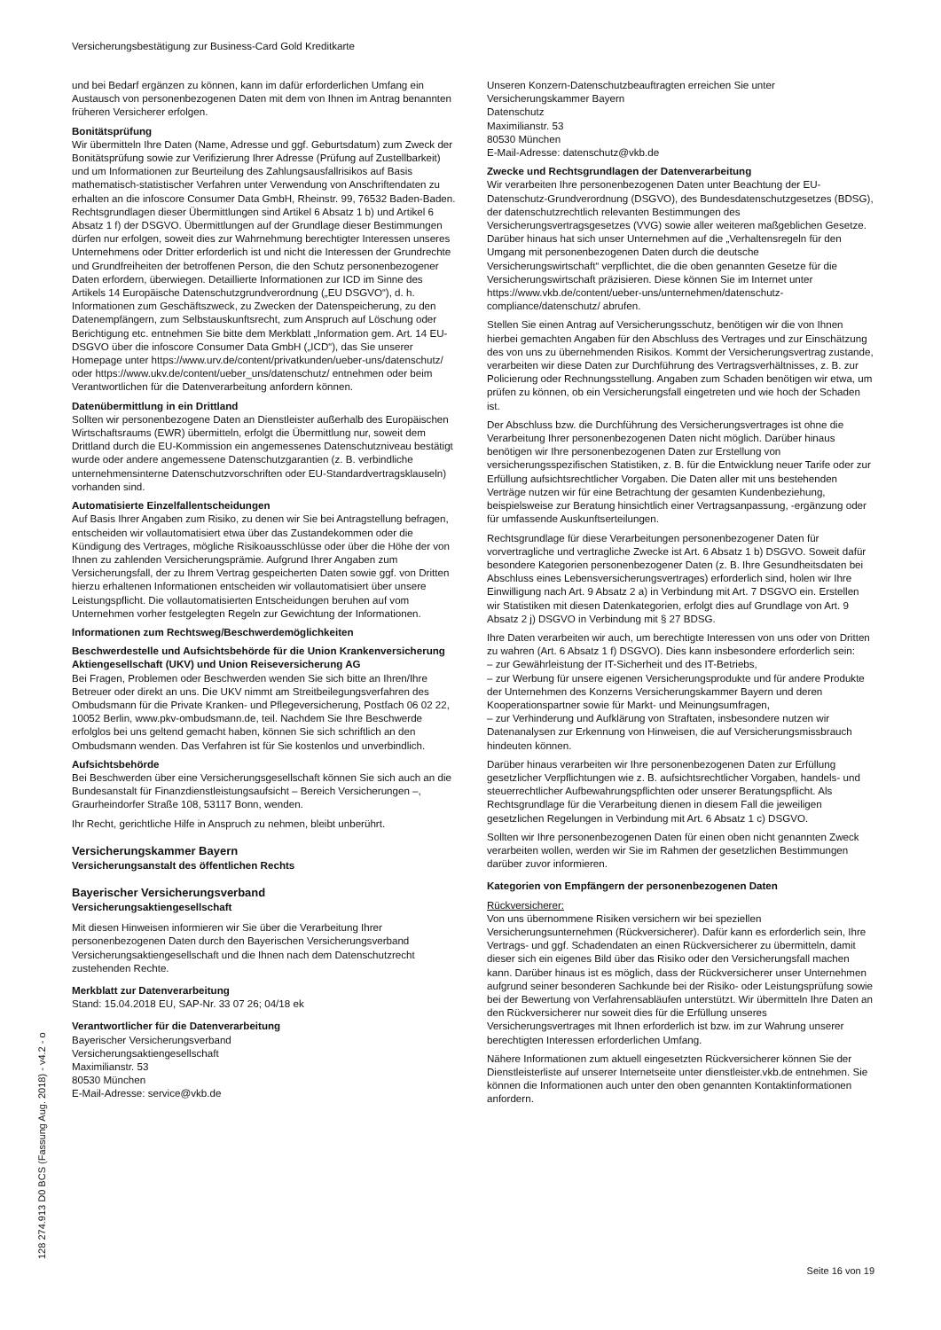Versicherungsbestätigung zur Business-Card Gold Kreditkarte
und bei Bedarf ergänzen zu können, kann im dafür erforderlichen Umfang ein Austausch von personenbezogenen Daten mit dem von Ihnen im Antrag benannten früheren Versicherer erfolgen.
Bonitätsprüfung
Wir übermitteln Ihre Daten (Name, Adresse und ggf. Geburtsdatum) zum Zweck der Bonitätsprüfung sowie zur Verifizierung Ihrer Adresse (Prüfung auf Zustellbarkeit) und um Informationen zur Beurteilung des Zahlungsausfallrisikos auf Basis mathematisch-statistischer Verfahren unter Verwendung von Anschriftendaten zu erhalten an die infoscore Consumer Data GmbH, Rheinstr. 99, 76532 Baden-Baden. Rechtsgrundlagen dieser Übermittlungen sind Artikel 6 Absatz 1 b) und Artikel 6 Absatz 1 f) der DSGVO. Übermittlungen auf der Grundlage dieser Bestimmungen dürfen nur erfolgen, soweit dies zur Wahrnehmung berechtigter Interessen unseres Unternehmens oder Dritter erforderlich ist und nicht die Interessen der Grundrechte und Grundfreiheiten der betroffenen Person, die den Schutz personenbezogener Daten erfordern, überwiegen. Detaillierte Informationen zur ICD im Sinne des Artikels 14 Europäische Datenschutzgrundverordnung („EU DSGVO“), d. h. Informationen zum Geschäftszweck, zu Zwecken der Datenspeicherung, zu den Datenempfängern, zum Selbstauskunftsrecht, zum Anspruch auf Löschung oder Berichtigung etc. entnehmen Sie bitte dem Merkblatt „Information gem. Art. 14 EU-DSGVO über die infoscore Consumer Data GmbH („ICD“), das Sie unserer Homepage unter https://www.urv.de/content/privatkunden/ueber-uns/datenschutz/ oder https://www.ukv.de/content/ueber_uns/datenschutz/ entnehmen oder beim Verantwortlichen für die Datenverarbeitung anfordern können.
Datenübermittlung in ein Drittland
Sollten wir personenbezogene Daten an Dienstleister außerhalb des Europäischen Wirtschaftsraums (EWR) übermitteln, erfolgt die Übermittlung nur, soweit dem Drittland durch die EU-Kommission ein angemessenes Datenschutzniveau bestätigt wurde oder andere angemessene Datenschutzgarantien (z. B. verbindliche unternehmensinterne Datenschutzvorschriften oder EU-Standardvertragsklauseln) vorhanden sind.
Automatisierte Einzelfallentscheidungen
Auf Basis Ihrer Angaben zum Risiko, zu denen wir Sie bei Antragstellung befragen, entscheiden wir vollautomatisiert etwa über das Zustandekommen oder die Kündigung des Vertrages, mögliche Risikoausschlüsse oder über die Höhe der von Ihnen zu zahlenden Versicherungsprämie. Aufgrund Ihrer Angaben zum Versicherungsfall, der zu Ihrem Vertrag gespeicherten Daten sowie ggf. von Dritten hierzu erhaltenen Informationen entscheiden wir vollautomatisiert über unsere Leistungspflicht. Die vollautomatisierten Entscheidungen beruhen auf vom Unternehmen vorher festgelegten Regeln zur Gewichtung der Informationen.
Informationen zum Rechtsweg/Beschwerdemöglichkeiten
Beschwerdestelle und Aufsichtsbehörde für die Union Krankenversicherung Aktiengesellschaft (UKV) und Union Reiseversicherung AG
Bei Fragen, Problemen oder Beschwerden wenden Sie sich bitte an Ihren/Ihre Betreuer oder direkt an uns. Die UKV nimmt am Streitbeilegungsverfahren des Ombudsmann für die Private Kranken- und Pflegeversicherung, Postfach 06 02 22, 10052 Berlin, www.pkv-ombudsmann.de, teil. Nachdem Sie Ihre Beschwerde erfolglos bei uns geltend gemacht haben, können Sie sich schriftlich an den Ombudsmann wenden. Das Verfahren ist für Sie kostenlos und unverbindlich.
Aufsichtsbehörde
Bei Beschwerden über eine Versicherungsgesellschaft können Sie sich auch an die Bundesanstalt für Finanzdienstleistungsaufsicht – Bereich Versicherungen –, Graurheindorfer Straße 108, 53117 Bonn, wenden.
Ihr Recht, gerichtliche Hilfe in Anspruch zu nehmen, bleibt unberührt.
Versicherungskammer Bayern
Versicherungsanstalt des öffentlichen Rechts
Bayerischer Versicherungsverband
Versicherungsaktiengesellschaft
Mit diesen Hinweisen informieren wir Sie über die Verarbeitung Ihrer personenbezogenen Daten durch den Bayerischen Versicherungsverband Versicherungsaktiengesellschaft und die Ihnen nach dem Datenschutzrecht zustehenden Rechte.
Merkblatt zur Datenverarbeitung
Stand: 15.04.2018 EU, SAP-Nr. 33 07 26; 04/18 ek
Verantwortlicher für die Datenverarbeitung
Bayerischer Versicherungsverband
Versicherungsaktiengesellschaft
Maximilianstr. 53
80530 München
E-Mail-Adresse: service@vkb.de
Unseren Konzern-Datenschutzbeauftragten erreichen Sie unter
Versicherungskammer Bayern
Datenschutz
Maximilianstr. 53
80530 München
E-Mail-Adresse: datenschutz@vkb.de
Zwecke und Rechtsgrundlagen der Datenverarbeitung
Wir verarbeiten Ihre personenbezogenen Daten unter Beachtung der EU-Datenschutz-Grundverordnung (DSGVO), des Bundesdatenschutzgesetzes (BDSG), der datenschutzrechtlich relevanten Bestimmungen des Versicherungsvertragsgesetzes (VVG) sowie aller weiteren maßgeblichen Gesetze. Darüber hinaus hat sich unser Unternehmen auf die „Verhaltensregeln für den Umgang mit personenbezogenen Daten durch die deutsche Versicherungswirtschaft“ verpflichtet, die die oben genannten Gesetze für die Versicherungswirtschaft präzisieren. Diese können Sie im Internet unter https://www.vkb.de/content/ueber-uns/unternehmen/datenschutz-compliance/datenschutz/ abrufen.
Stellen Sie einen Antrag auf Versicherungsschutz, benötigen wir die von Ihnen hierbei gemachten Angaben für den Abschluss des Vertrages und zur Einschätzung des von uns zu übernehmenden Risikos. Kommt der Versicherungsvertrag zustande, verarbeiten wir diese Daten zur Durchführung des Vertragsverhältnisses, z. B. zur Policierung oder Rechnungsstellung. Angaben zum Schaden benötigen wir etwa, um prüfen zu können, ob ein Versicherungsfall eingetreten und wie hoch der Schaden ist.
Der Abschluss bzw. die Durchführung des Versicherungsvertrages ist ohne die Verarbeitung Ihrer personenbezogenen Daten nicht möglich. Darüber hinaus benötigen wir Ihre personenbezogenen Daten zur Erstellung von versicherungsspezifischen Statistiken, z. B. für die Entwicklung neuer Tarife oder zur Erfüllung aufsichtsrechtlicher Vorgaben. Die Daten aller mit uns bestehenden Verträge nutzen wir für eine Betrachtung der gesamten Kundenbeziehung, beispielsweise zur Beratung hinsichtlich einer Vertragsanpassung, -ergänzung oder für umfassende Auskunftserteilungen.
Rechtsgrundlage für diese Verarbeitungen personenbezogener Daten für vorvertragliche und vertragliche Zwecke ist Art. 6 Absatz 1 b) DSGVO. Soweit dafür besondere Kategorien personenbezogener Daten (z. B. Ihre Gesundheitsdaten bei Abschluss eines Lebensversicherungsvertrages) erforderlich sind, holen wir Ihre Einwilligung nach Art. 9 Absatz 2 a) in Verbindung mit Art. 7 DSGVO ein. Erstellen wir Statistiken mit diesen Datenkategorien, erfolgt dies auf Grundlage von Art. 9 Absatz 2 j) DSGVO in Verbindung mit § 27 BDSG.
Ihre Daten verarbeiten wir auch, um berechtigte Interessen von uns oder von Dritten zu wahren (Art. 6 Absatz 1 f) DSGVO). Dies kann insbesondere erforderlich sein:
– zur Gewährleistung der IT-Sicherheit und des IT-Betriebs,
– zur Werbung für unsere eigenen Versicherungsprodukte und für andere Produkte der Unternehmen des Konzerns Versicherungskammer Bayern und deren Kooperationspartner sowie für Markt- und Meinungsumfragen,
– zur Verhinderung und Aufklärung von Straftaten, insbesondere nutzen wir Datenanalysen zur Erkennung von Hinweisen, die auf Versicherungsmissbrauch hindeuten können.
Darüber hinaus verarbeiten wir Ihre personenbezogenen Daten zur Erfüllung gesetzlicher Verpflichtungen wie z. B. aufsichtsrechtlicher Vorgaben, handels- und steuerrechtlicher Aufbewahrungspflichten oder unserer Beratungspflicht. Als Rechtsgrundlage für die Verarbeitung dienen in diesem Fall die jeweiligen gesetzlichen Regelungen in Verbindung mit Art. 6 Absatz 1 c) DSGVO.
Sollten wir Ihre personenbezogenen Daten für einen oben nicht genannten Zweck verarbeiten wollen, werden wir Sie im Rahmen der gesetzlichen Bestimmungen darüber zuvor informieren.
Kategorien von Empfängern der personenbezogenen Daten
Rückversicherer:
Von uns übernommene Risiken versichern wir bei speziellen Versicherungsunternehmen (Rückversicherer). Dafür kann es erforderlich sein, Ihre Vertrags- und ggf. Schadendaten an einen Rückversicherer zu übermitteln, damit dieser sich ein eigenes Bild über das Risiko oder den Versicherungsfall machen kann. Darüber hinaus ist es möglich, dass der Rückversicherer unser Unternehmen aufgrund seiner besonderen Sachkunde bei der Risiko- oder Leistungsprüfung sowie bei der Bewertung von Verfahrensabläufen unterstützt. Wir übermitteln Ihre Daten an den Rückversicherer nur soweit dies für die Erfüllung unseres Versicherungsvertrages mit Ihnen erforderlich ist bzw. im zur Wahrung unserer berechtigten Interessen erforderlichen Umfang.
Nähere Informationen zum aktuell eingesetzten Rückversicherer können Sie der Dienstleisterliste auf unserer Internetseite unter dienstleister.vkb.de entnehmen. Sie können die Informationen auch unter den oben genannten Kontaktinformationen anfordern.
128 274.913 D0 BCS (Fassung Aug. 2018) - v4.2 - o
Seite 16 von 19